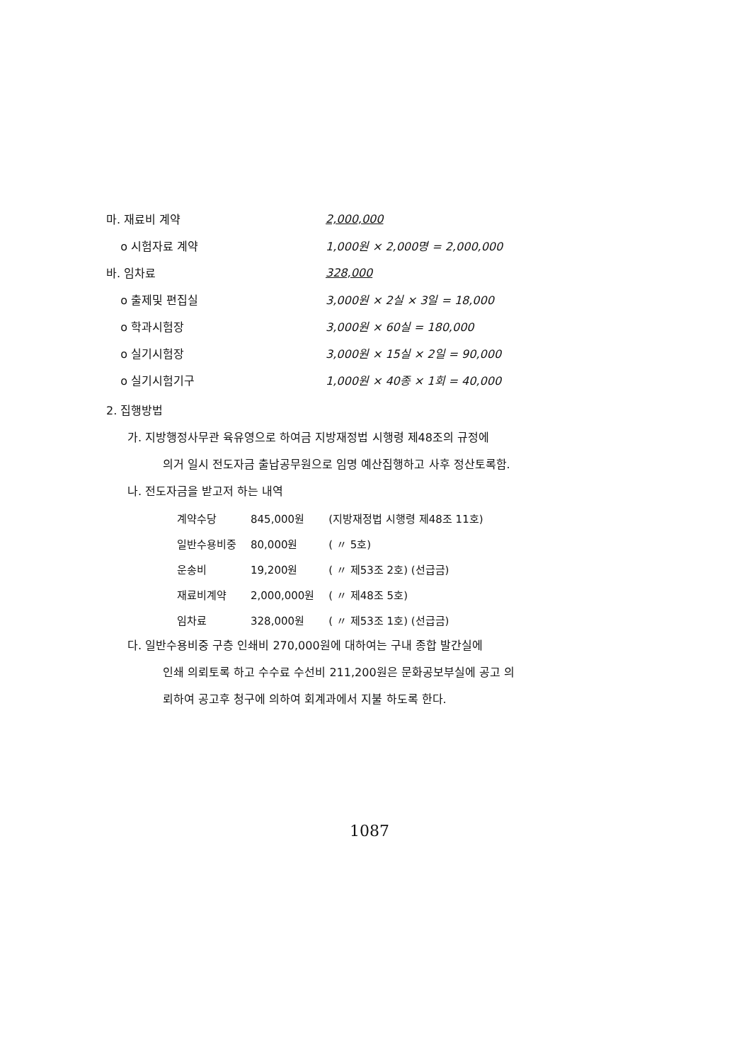마. 재료비 계약 2,000,000
o 시험자료 계약 1,000원 × 2,000명 = 2,000,000
바. 임차료 328,000
o 출제및 편집실 3,000원 × 2실 × 3일 = 18,000
o 학과시험장 3,000원 × 60실 = 180,000
o 실기시험장 3,000원 × 15실 × 2일 = 90,000
o 실기시험기구 1,000원 × 40종 × 1회 = 40,000
2. 집행방법
가. 지방행정사무관 육유영으로 하여금 지방재정법 시행령 제48조의 규정에
의거 일시 전도자금 출납공무원으로 임명 예산집행하고 사후 정산토록함.
나. 전도자금을 받고저 하는 내역
| 계약수당 | 845,000원 | (지방재정법 시행령 제48조 11호) |
| 일반수용비중 | 80,000원 | ( 〃 5호) |
| 운송비 | 19,200원 | ( 〃 제53조 2호) (선급금) |
| 재료비계약 | 2,000,000원 | ( 〃 제48조 5호) |
| 임차료 | 328,000원 | ( 〃 제53조 1호) (선급금) |
다. 일반수용비중 구층 인쇄비 270,000원에 대하여는 구내 종합 발간실에
인쇄 의뢰토록 하고 수수료 수선비 211,200원은 문화공보부실에 공고 의
뢰하여 공고후 청구에 의하여 회계과에서 지불 하도록 한다.
1087